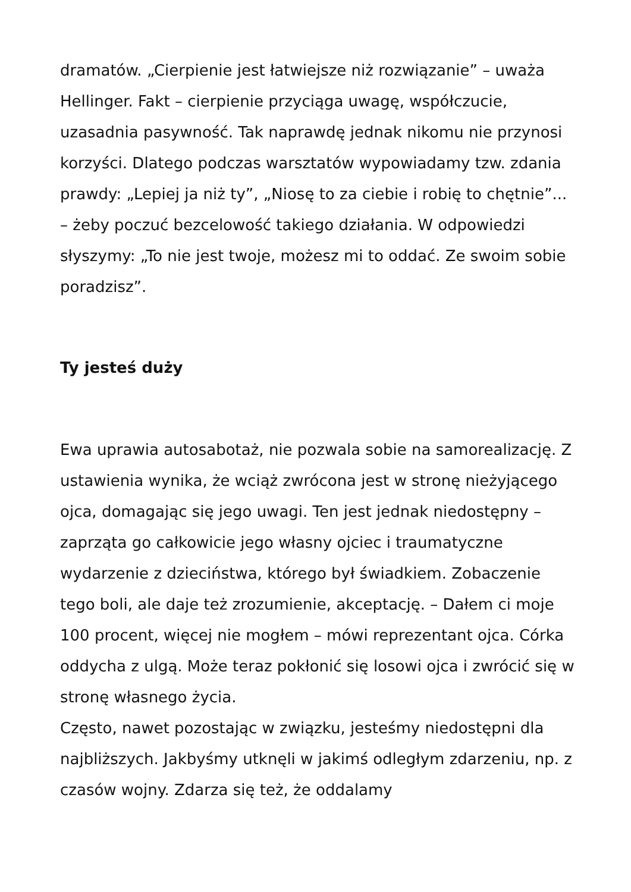dramatów. „Cierpienie jest łatwiejsze niż rozwiązanie” – uważa Hellinger. Fakt – cierpienie przyciąga uwagę, współczucie, uzasadnia pasywność. Tak naprawdę jednak nikomu nie przynosi korzyści. Dlatego podczas warsztatów wypowiadamy tzw. zdania prawdy: „Lepiej ja niż ty”, „Niosę to za ciebie i robię to chętnie”... – żeby poczuć bezcelowość takiego działania. W odpowiedzi słyszymy: „To nie jest twoje, możesz mi to oddać. Ze swoim sobie poradzisz”.
Ty jesteś duży
Ewa uprawia autosabotaż, nie pozwala sobie na samorealizację. Z ustawienia wynika, że wciąż zwrócona jest w stronę nieżyjącego ojca, domagając się jego uwagi. Ten jest jednak niedostępny – zaprząta go całkowicie jego własny ojciec i traumatyczne wydarzenie z dzieciństwa, którego był świadkiem. Zobaczenie tego boli, ale daje też zrozumienie, akceptację. – Dałem ci moje 100 procent, więcej nie mogłem – mówi reprezentant ojca. Córka oddycha z ulgą. Może teraz pokłonić się losowi ojca i zwrócić się w stronę własnego życia.
Często, nawet pozostając w związku, jesteśmy niedostępni dla najbliższych. Jakbyśmy utknęli w jakimś odległym zdarzeniu, np. z czasów wojny. Zdarza się też, że oddalamy